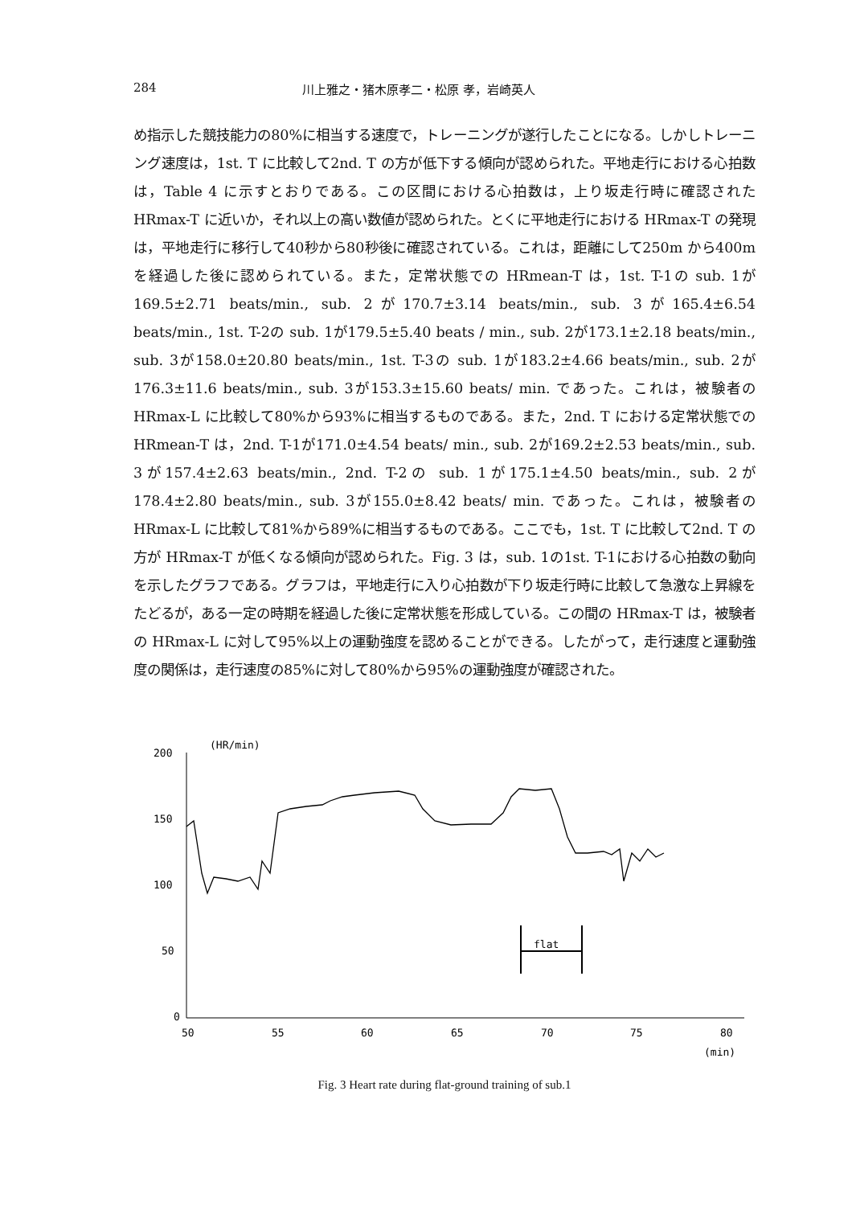284 川上雅之・猪木原孝二・松原 孝，岩崎英人
め指示した競技能力の80%に相当する速度で，トレーニングが遂行したことになる。しかしトレーニング速度は，1st. T に比較して2nd. T の方が低下する傾向が認められた。平地走行における心拍数は，Table 4 に示すとおりである。この区間における心拍数は，上り坂走行時に確認された HRmax-T に近いか，それ以上の高い数値が認められた。とくに平地走行における HRmax-T の発現は，平地走行に移行して40秒から80秒後に確認されている。これは，距離にして250m から400m を経過した後に認められている。また，定常状態での HRmean-T は，1st. T-1の sub. 1が169.5±2.71 beats/min., sub. 2が170.7±3.14 beats/min., sub. 3が165.4±6.54 beats/min., 1st. T-2の sub. 1が179.5±5.40 beats / min., sub. 2が173.1±2.18 beats/min., sub. 3が158.0±20.80 beats/min., 1st. T-3の sub. 1が183.2±4.66 beats/min., sub. 2が176.3±11.6 beats/min., sub. 3が153.3±15.60 beats/ min. であった。これは，被験者の HRmax-L に比較して80%から93%に相当するものである。また，2nd. T における定常状態での HRmean-T は，2nd. T-1が171.0±4.54 beats/ min., sub. 2が169.2±2.53 beats/min., sub. 3が157.4±2.63 beats/min., 2nd. T-2の sub. 1が175.1±4.50 beats/min., sub. 2が178.4±2.80 beats/min., sub. 3が155.0±8.42 beats/ min. であった。これは，被験者の HRmax-L に比較して81%から89%に相当するものである。ここでも，1st. T に比較して2nd. T の方が HRmax-T が低くなる傾向が認められた。Fig. 3 は，sub. 1の1st. T-1における心拍数の動向を示したグラフである。グラフは，平地走行に入り心拍数が下り坂走行時に比較して急激な上昇線をたどるが，ある一定の時期を経過した後に定常状態を形成している。この間の HRmax-T は，被験者の HRmax-L に対して95%以上の運動強度を認めることができる。したがって，走行速度と運動強度の関係は，走行速度の85%に対して80%から95%の運動強度が確認された。
(HR/min)
200
150
100
50
0
50
55
60
65
70
75
80
(min)
flat
Fig. 3 Heart rate during flat-ground training of sub.1